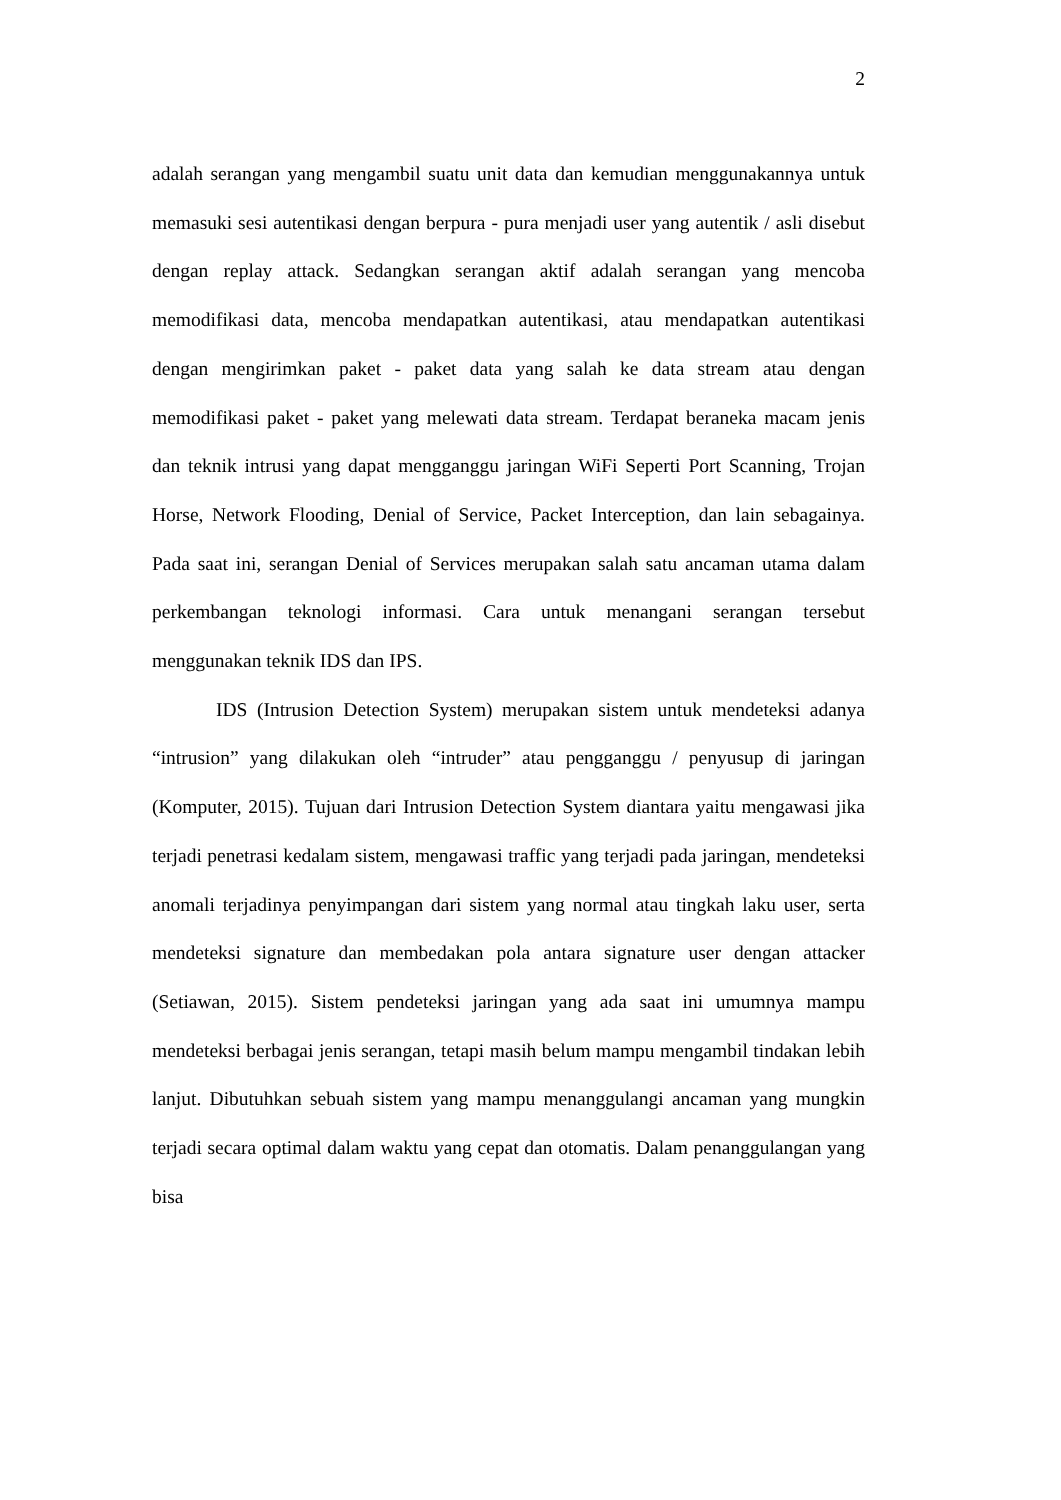2
adalah serangan yang mengambil suatu unit data dan kemudian menggunakannya untuk memasuki sesi autentikasi dengan berpura - pura menjadi user yang autentik / asli disebut dengan replay attack. Sedangkan serangan aktif adalah serangan yang mencoba memodifikasi data, mencoba mendapatkan autentikasi, atau mendapatkan autentikasi dengan mengirimkan paket - paket data yang salah ke data stream atau dengan memodifikasi paket - paket yang melewati data stream. Terdapat beraneka macam jenis dan teknik intrusi yang dapat mengganggu jaringan WiFi Seperti Port Scanning, Trojan Horse, Network Flooding, Denial of Service, Packet Interception, dan lain sebagainya. Pada saat ini, serangan Denial of Services merupakan salah satu ancaman utama dalam perkembangan teknologi informasi. Cara untuk menangani serangan tersebut menggunakan teknik IDS dan IPS.
IDS (Intrusion Detection System) merupakan sistem untuk mendeteksi adanya “intrusion” yang dilakukan oleh “intruder” atau pengganggu / penyusup di jaringan (Komputer, 2015). Tujuan dari Intrusion Detection System diantara yaitu mengawasi jika terjadi penetrasi kedalam sistem, mengawasi traffic yang terjadi pada jaringan, mendeteksi anomali terjadinya penyimpangan dari sistem yang normal atau tingkah laku user, serta mendeteksi signature dan membedakan pola antara signature user dengan attacker (Setiawan, 2015). Sistem pendeteksi jaringan yang ada saat ini umumnya mampu mendeteksi berbagai jenis serangan, tetapi masih belum mampu mengambil tindakan lebih lanjut. Dibutuhkan sebuah sistem yang mampu menanggulangi ancaman yang mungkin terjadi secara optimal dalam waktu yang cepat dan otomatis. Dalam penanggulangan yang bisa